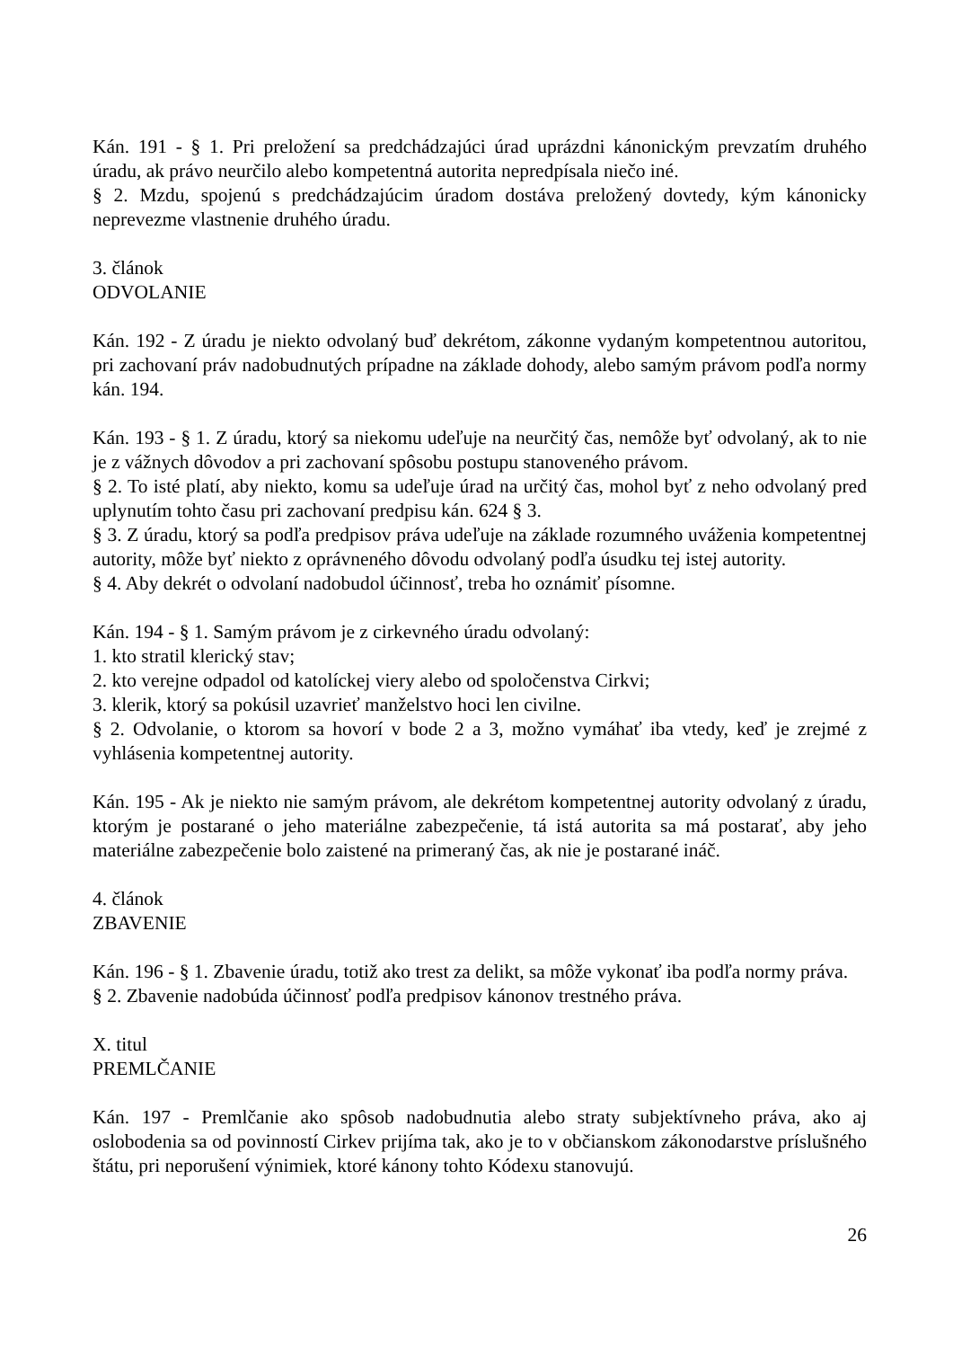Kán. 191 - § 1. Pri preložení sa predchádzajúci úrad uprázdni kánonickým prevzatím druhého úradu, ak právo neurčilo alebo kompetentná autorita nepredpísala niečo iné.
§ 2. Mzdu, spojenú s predchádzajúcim úradom dostáva preložený dovtedy, kým kánonicky neprevezme vlastnenie druhého úradu.
3. článok
ODVOLANIE
Kán. 192 - Z úradu je niekto odvolaný buď dekrétom, zákonne vydaným kompetentnou autoritou, pri zachovaní práv nadobudnutých prípadne na základe dohody, alebo samým právom podľa normy kán. 194.
Kán. 193 - § 1. Z úradu, ktorý sa niekomu udeľuje na neurčitý čas, nemôže byť odvolaný, ak to nie je z vážnych dôvodov a pri zachovaní spôsobu postupu stanoveného právom.
§ 2. To isté platí, aby niekto, komu sa udeľuje úrad na určitý čas, mohol byť z neho odvolaný pred uplynutím tohto času pri zachovaní predpisu kán. 624 § 3.
§ 3. Z úradu, ktorý sa podľa predpisov práva udeľuje na základe rozumného uváženia kompetentnej autority, môže byť niekto z oprávneného dôvodu odvolaný podľa úsudku tej istej autority.
§ 4. Aby dekrét o odvolaní nadobudol účinnosť, treba ho oznámiť písomne.
Kán. 194 - § 1. Samým právom je z cirkevného úradu odvolaný:
1. kto stratil klerický stav;
2. kto verejne odpadol od katolíckej viery alebo od spoločenstva Cirkvi;
3. klerik, ktorý sa pokúsil uzavrieť manželstvo hoci len civilne.
§ 2. Odvolanie, o ktorom sa hovorí v bode 2 a 3, možno vymáhať iba vtedy, keď je zrejmé z vyhlásenia kompetentnej autority.
Kán. 195 - Ak je niekto nie samým právom, ale dekrétom kompetentnej autority odvolaný z úradu, ktorým je postarané o jeho materiálne zabezpečenie, tá istá autorita sa má postarať, aby jeho materiálne zabezpečenie bolo zaistené na primeraný čas, ak nie je postarané ináč.
4. článok
ZBAVENIE
Kán. 196 - § 1. Zbavenie úradu, totiž ako trest za delikt, sa môže vykonať iba podľa normy práva.
§ 2. Zbavenie nadobúda účinnosť podľa predpisov kánonov trestného práva.
X. titul
PREMLČANIE
Kán. 197 - Premlčanie ako spôsob nadobudnutia alebo straty subjektívneho práva, ako aj oslobodenia sa od povinností Cirkev prijíma tak, ako je to v občianskom zákonodarstve príslušného štátu, pri neporušení výnimiek, ktoré kánony tohto Kódexu stanovujú.
26